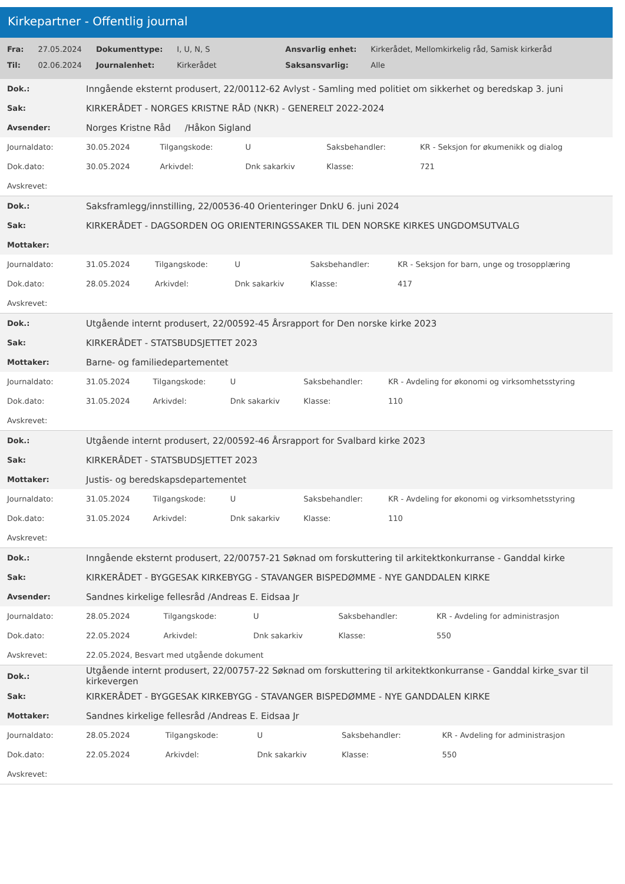Kirkepartner - Offentlig journal
| Fra: | 27.05.2024 | Dokumenttype: | I, U, N, S | Ansvarlig enhet: | Kirkerådet, Mellomkirkelig råd, Samisk kirkeråd |
| Til: | 02.06.2024 | Journalenhet: | Kirkerådet | Saksansvarlig: | Alle |
| Dok.: | Inngående eksternt produsert, 22/00112-62 Avlyst - Samling med politiet om sikkerhet og beredskap 3. juni | | | | |
| Sak: | KIRKERÅDET - NORGES KRISTNE RÅD (NKR) - GENERELT 2022-2024 | | | | |
| Avsender: | Norges Kristne Råd /Håkon Sigland | | | | |
| Journaldato: | 30.05.2024 | Tilgangskode: | U | Saksbehandler: | KR - Seksjon for økumenikk og dialog |
| Dok.dato: | 30.05.2024 | Arkivdel: | Dnk sakarkiv | Klasse: | 721 |
| Avskrevet: | | | | | |
| Dok.: | Saksframlegg/innstilling, 22/00536-40 Orienteringer DnkU 6. juni 2024 | | | | |
| Sak: | KIRKERÅDET - DAGSORDEN OG ORIENTERINGSSAKER TIL DEN NORSKE KIRKES UNGDOMSUTVALG | | | | |
| Mottaker: | | | | | |
| Journaldato: | 31.05.2024 | Tilgangskode: | U | Saksbehandler: | KR - Seksjon for barn, unge og trosopplæring |
| Dok.dato: | 28.05.2024 | Arkivdel: | Dnk sakarkiv | Klasse: | 417 |
| Avskrevet: | | | | | |
| Dok.: | Utgående internt produsert, 22/00592-45 Årsrapport for Den norske kirke 2023 | | | | |
| Sak: | KIRKERÅDET - STATSBUDSJETTET 2023 | | | | |
| Mottaker: | Barne- og familiedepartementet | | | | |
| Journaldato: | 31.05.2024 | Tilgangskode: | U | Saksbehandler: | KR - Avdeling for økonomi og virksomhetsstyring |
| Dok.dato: | 31.05.2024 | Arkivdel: | Dnk sakarkiv | Klasse: | 110 |
| Avskrevet: | | | | | |
| Dok.: | Utgående internt produsert, 22/00592-46 Årsrapport for Svalbard kirke 2023 | | | | |
| Sak: | KIRKERÅDET - STATSBUDSJETTET 2023 | | | | |
| Mottaker: | Justis- og beredskapsdepartementet | | | | |
| Journaldato: | 31.05.2024 | Tilgangskode: | U | Saksbehandler: | KR - Avdeling for økonomi og virksomhetsstyring |
| Dok.dato: | 31.05.2024 | Arkivdel: | Dnk sakarkiv | Klasse: | 110 |
| Avskrevet: | | | | | |
| Dok.: | Inngående eksternt produsert, 22/00757-21 Søknad om forskuttering til arkitektkonkurranse - Ganddal kirke | | | | |
| Sak: | KIRKERÅDET - BYGGESAK KIRKEBYGG - STAVANGER BISPEDØMME - NYE GANDDALEN KIRKE | | | | |
| Avsender: | Sandnes kirkelige fellesråd /Andreas E. Eidsaa Jr | | | | |
| Journaldato: | 28.05.2024 | Tilgangskode: | U | Saksbehandler: | KR - Avdeling for administrasjon |
| Dok.dato: | 22.05.2024 | Arkivdel: | Dnk sakarkiv | Klasse: | 550 |
| Avskrevet: | 22.05.2024, Besvart med utgående dokument | | | | |
| Dok.: | Utgående internt produsert, 22/00757-22 Søknad om forskuttering til arkitektkonkurranse - Ganddal kirke_svar til kirkevergen | | | | |
| Sak: | KIRKERÅDET - BYGGESAK KIRKEBYGG - STAVANGER BISPEDØMME - NYE GANDDALEN KIRKE | | | | |
| Mottaker: | Sandnes kirkelige fellesråd /Andreas E. Eidsaa Jr | | | | |
| Journaldato: | 28.05.2024 | Tilgangskode: | U | Saksbehandler: | KR - Avdeling for administrasjon |
| Dok.dato: | 22.05.2024 | Arkivdel: | Dnk sakarkiv | Klasse: | 550 |
| Avskrevet: | | | | | |